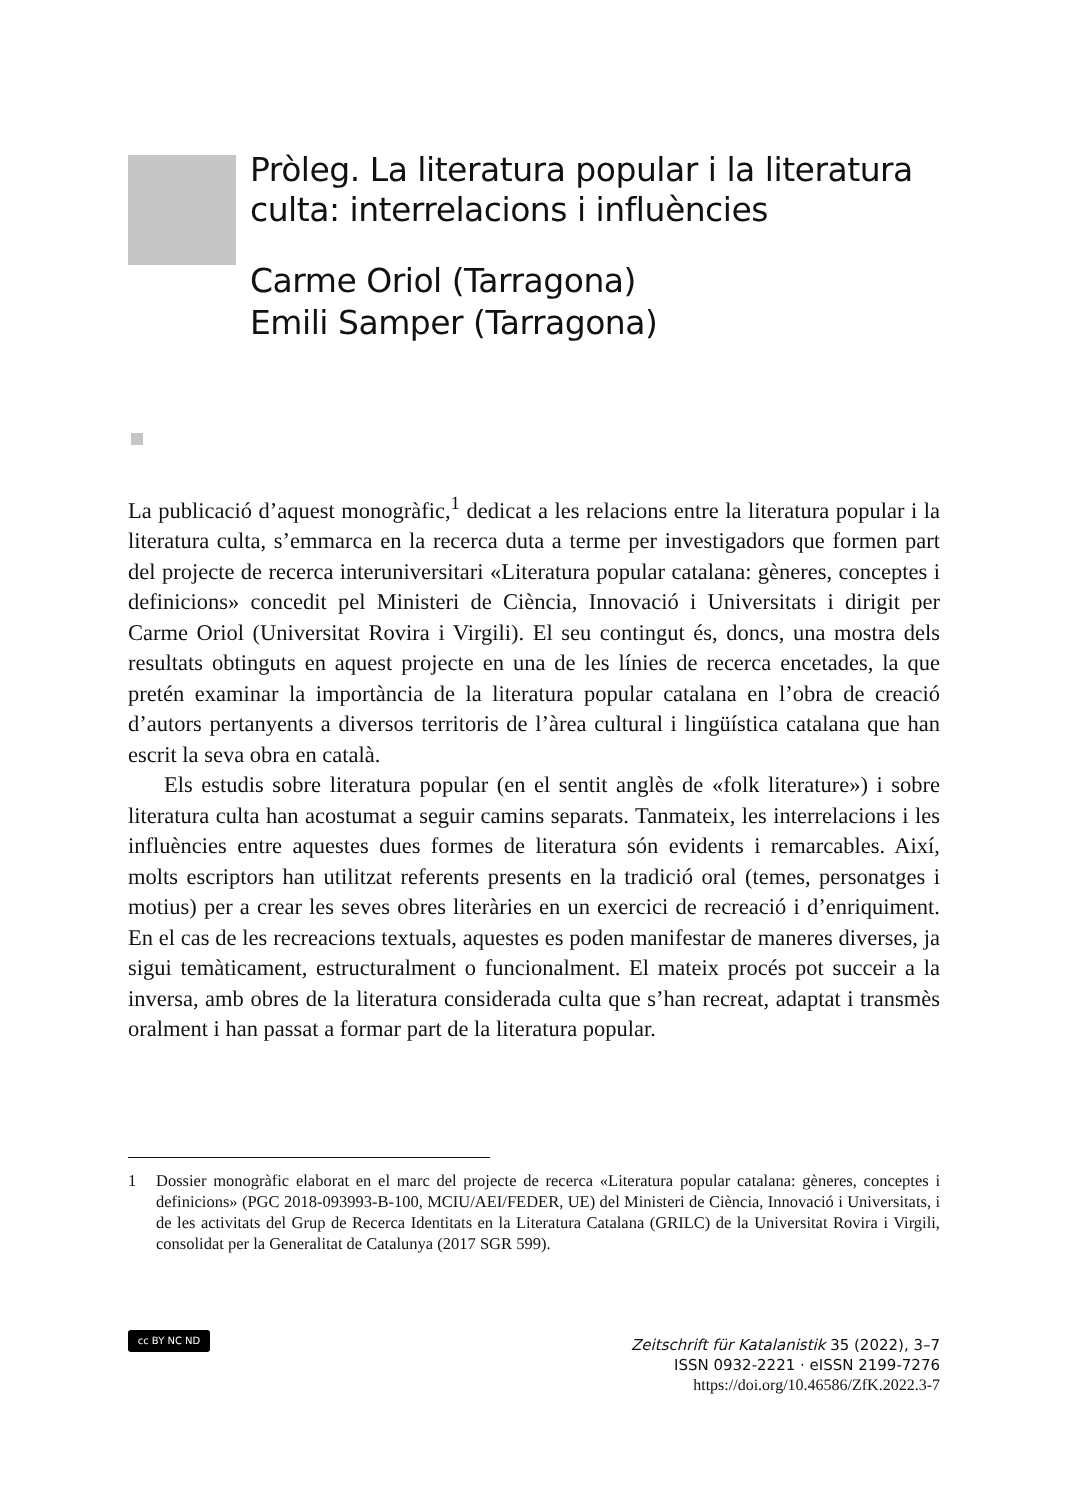Pròleg. La literatura popular i la literatura
culta: interrelacions i influències
Carme Oriol (Tarragona)
Emili Samper (Tarragona)
La publicació d’aquest monogràfic,<sup>1</sup> dedicat a les relacions entre la literatura popular i la literatura culta, s’emmarca en la recerca duta a terme per investigadors que formen part del projecte de recerca interuniversitari «Literatura popular catalana: gèneres, conceptes i definicions» concedit pel Ministeri de Ciència, Innovació i Universitats i dirigit per Carme Oriol (Universitat Rovira i Virgili). El seu contingut és, doncs, una mostra dels resultats obtinguts en aquest projecte en una de les línies de recerca encetades, la que pretén examinar la importància de la literatura popular catalana en l’obra de creació d’autors pertanyents a diversos territoris de l’àrea cultural i lingüística catalana que han escrit la seva obra en català.
Els estudis sobre literatura popular (en el sentit anglès de «folk literature») i sobre literatura culta han acostumat a seguir camins separats. Tanmateix, les interrelacions i les influències entre aquestes dues formes de literatura són evidents i remarcables. Així, molts escriptors han utilitzat referents presents en la tradició oral (temes, personatges i motius) per a crear les seves obres literàries en un exercici de recreació i d’enriquiment. En el cas de les recreacions textuals, aquestes es poden manifestar de maneres diverses, ja sigui temàticament, estructuralment o funcionalment. El mateix procés pot succeir a la inversa, amb obres de la literatura considerada culta que s’han recreat, adaptat i transmès oralment i han passat a formar part de la literatura popular.
1 Dossier monogràfic elaborat en el marc del projecte de recerca «Literatura popular catalana: gèneres, conceptes i definicions» (PGC 2018-093993-B-100, MCIU/AEI/FEDER, UE) del Ministeri de Ciència, Innovació i Universitats, i de les activitats del Grup de Recerca Identitats en la Literatura Catalana (GRILC) de la Universitat Rovira i Virgili, consolidat per la Generalitat de Catalunya (2017 SGR 599).
cc BY NC ND
Zeitschrift für Katalanistik 35 (2022), 3–7
ISSN 0932-2221 · eISSN 2199-7276
https://doi.org/10.46586/ZfK.2022.3-7